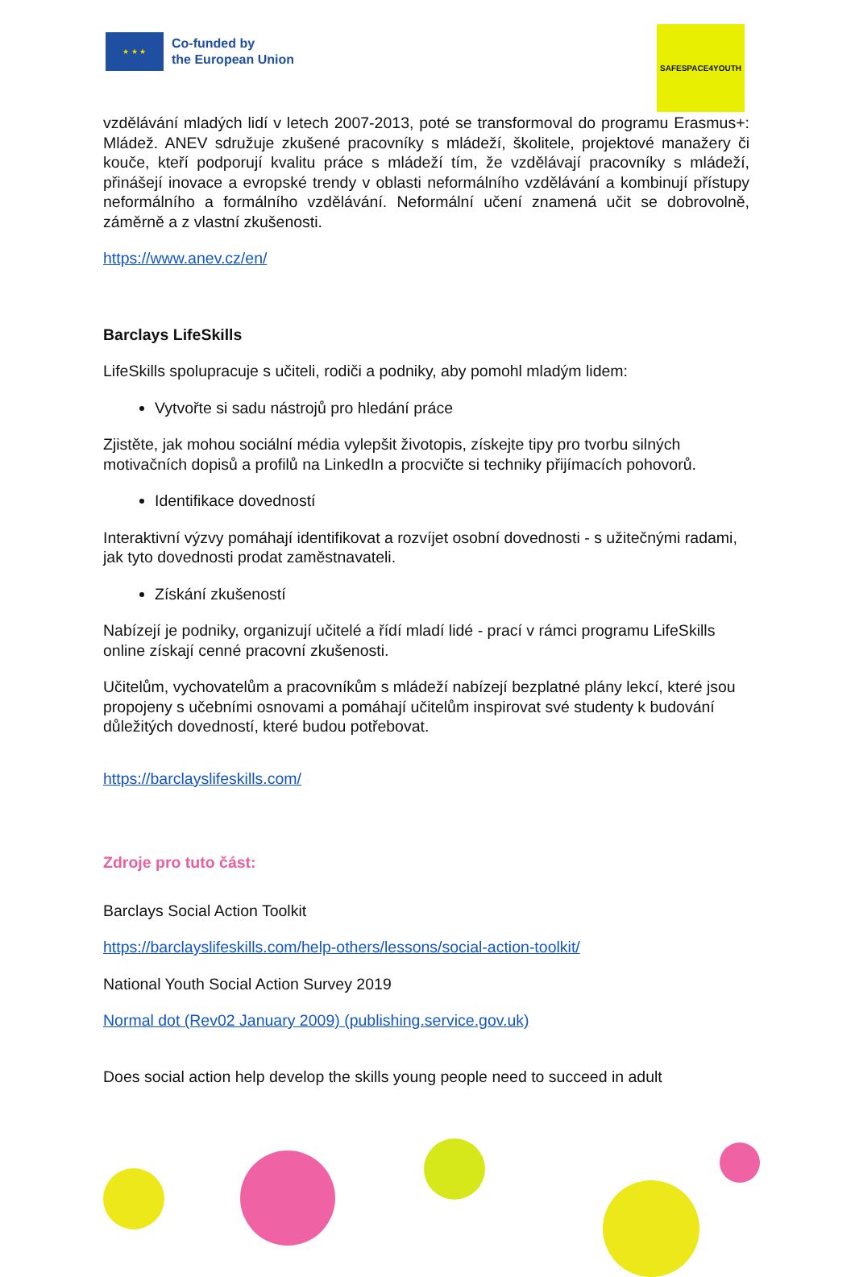★ ★ ★
Co-funded by
the European Union
SAFESPACE4YOUTH
vzdělávání mladých lidí v letech 2007-2013, poté se transformoval do programu Erasmus+: Mládež. ANEV sdružuje zkušené pracovníky s mládeží, školitele, projektové manažery či kouče, kteří podporují kvalitu práce s mládeží tím, že vzdělávají pracovníky s mládeží, přinášejí inovace a evropské trendy v oblasti neformálního vzdělávání a kombinují přístupy neformálního a formálního vzdělávání. Neformální učení znamená učit se dobrovolně, záměrně a z vlastní zkušenosti.
https://www.anev.cz/en/
Barclays LifeSkills
LifeSkills spolupracuje s učiteli, rodiči a podniky, aby pomohl mladým lidem:
Vytvořte si sadu nástrojů pro hledání práce
Zjistěte, jak mohou sociální média vylepšit životopis, získejte tipy pro tvorbu silných motivačních dopisů a profilů na LinkedIn a procvičte si techniky přijímacích pohovorů.
Identifikace dovedností
Interaktivní výzvy pomáhají identifikovat a rozvíjet osobní dovednosti - s užitečnými radami, jak tyto dovednosti prodat zaměstnavateli.
Získání zkušeností
Nabízejí je podniky, organizují učitelé a řídí mladí lidé - prací v rámci programu LifeSkills online získají cenné pracovní zkušenosti.
Učitelům, vychovatelům a pracovníkům s mládeží nabízejí bezplatné plány lekcí, které jsou propojeny s učebními osnovami a pomáhají učitelům inspirovat své studenty k budování důležitých dovedností, které budou potřebovat.
https://barclayslifeskills.com/
Zdroje pro tuto část:
Barclays Social Action Toolkit
https://barclayslifeskills.com/help-others/lessons/social-action-toolkit/
National Youth Social Action Survey 2019
Normal dot (Rev02 January 2009) (publishing.service.gov.uk)
Does social action help develop the skills young people need to succeed in adult